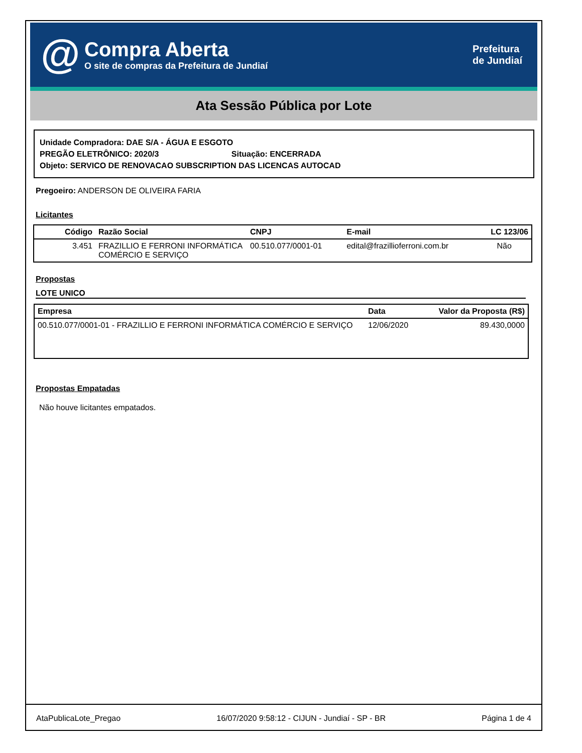@
Compra Aberta
O site de compras da Prefeitura de Jundiaí
Prefeitura
de Jundiaí
Ata Sessão Pública por Lote
Unidade Compradora: DAE S/A - ÁGUA E ESGOTO
PREGÃO ELETRÔNICO: 2020/3 Situação: ENCERRADA
Objeto: SERVICO DE RENOVACAO SUBSCRIPTION DAS LICENCAS AUTOCAD
Pregoeiro: ANDERSON DE OLIVEIRA FARIA
Licitantes
| Código | Razão Social | CNPJ | E-mail | LC 123/06 |
| --- | --- | --- | --- | --- |
| 3.451 | FRAZILLIO E FERRONI INFORMÁTICA COMÉRCIO E SERVIÇO | 00.510.077/0001-01 | edital@frazillioferroni.com.br | Não |
Propostas
LOTE UNICO
| Empresa | Data | Valor da Proposta (R$) |
| --- | --- | --- |
| 00.510.077/0001-01 - FRAZILLIO E FERRONI INFORMÁTICA COMÉRCIO E SERVIÇO | 12/06/2020 | 89.430,0000 |
Propostas Empatadas
Não houve licitantes empatados.
AtaPublicaLote_Pregao 16/07/2020 9:58:12 - CIJUN - Jundiaí - SP - BR Página 1 de 4